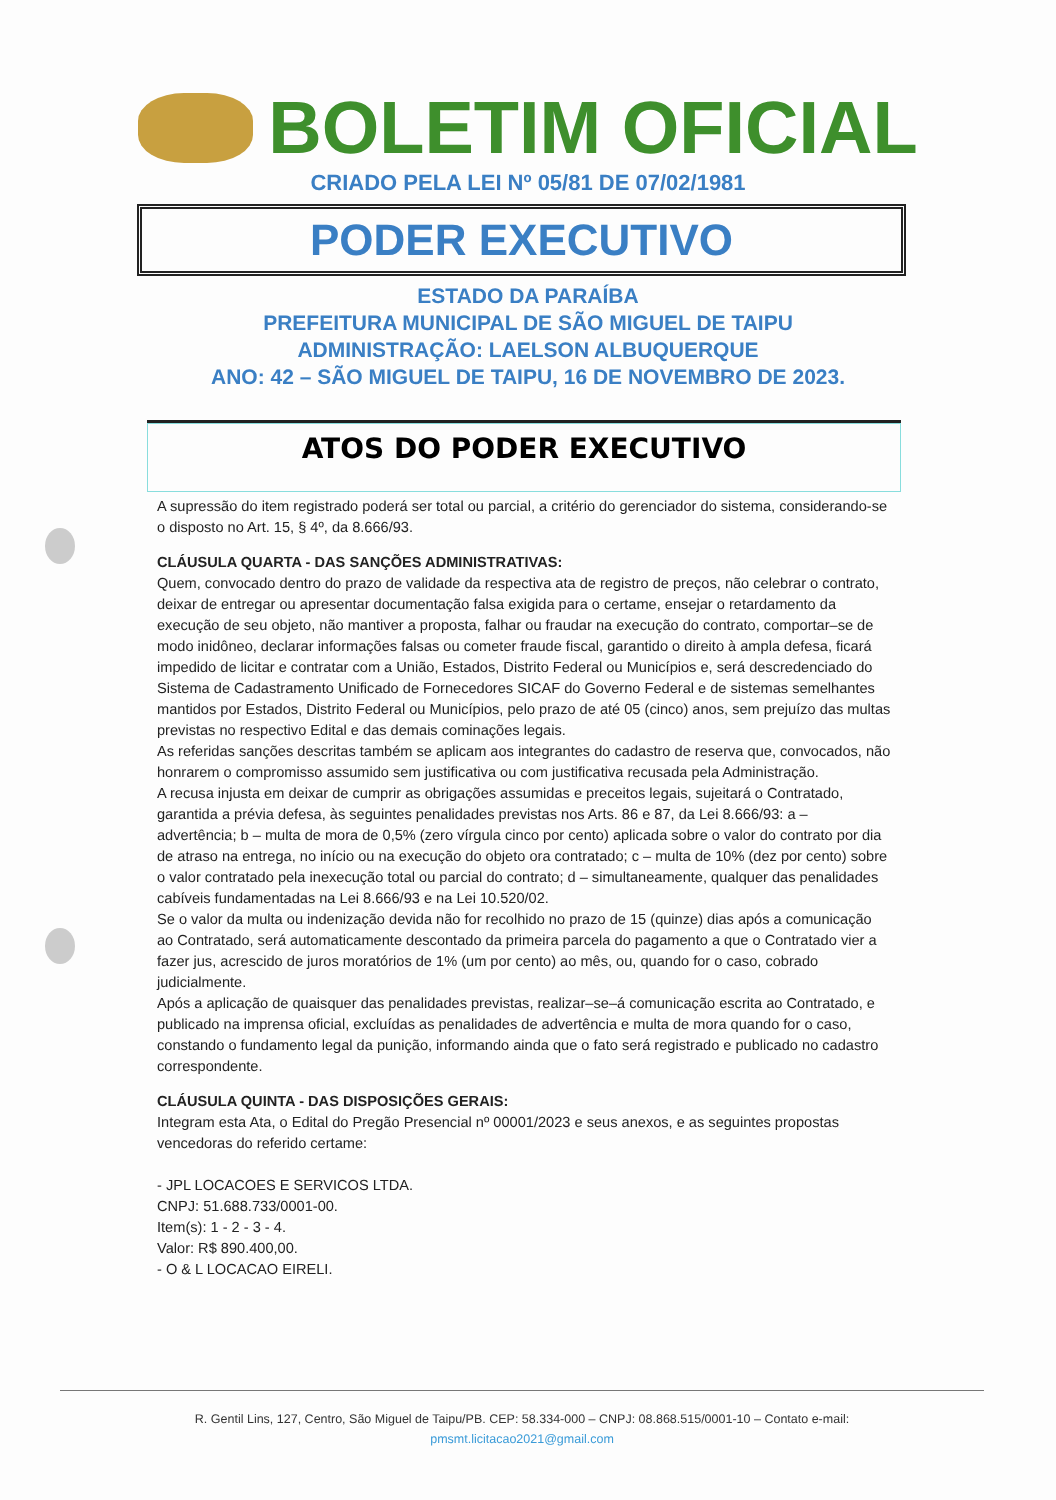BOLETIM OFICIAL
CRIADO PELA LEI Nº 05/81 DE 07/02/1981
PODER EXECUTIVO
ESTADO DA PARAÍBA
PREFEITURA MUNICIPAL DE SÃO MIGUEL DE TAIPU
ADMINISTRAÇÃO: LAELSON ALBUQUERQUE
ANO: 42 – SÃO MIGUEL DE TAIPU, 16 DE NOVEMBRO DE 2023.
ATOS DO PODER EXECUTIVO
A supressão do item registrado poderá ser total ou parcial, a critério do gerenciador do sistema, considerando-se o disposto no Art. 15, § 4º, da 8.666/93.
CLÁUSULA QUARTA - DAS SANÇÕES ADMINISTRATIVAS:
Quem, convocado dentro do prazo de validade da respectiva ata de registro de preços, não celebrar o contrato, deixar de entregar ou apresentar documentação falsa exigida para o certame, ensejar o retardamento da execução de seu objeto, não mantiver a proposta, falhar ou fraudar na execução do contrato, comportar–se de modo inidôneo, declarar informações falsas ou cometer fraude fiscal, garantido o direito à ampla defesa, ficará impedido de licitar e contratar com a União, Estados, Distrito Federal ou Municípios e, será descredenciado do Sistema de Cadastramento Unificado de Fornecedores SICAF do Governo Federal e de sistemas semelhantes mantidos por Estados, Distrito Federal ou Municípios, pelo prazo de até 05 (cinco) anos, sem prejuízo das multas previstas no respectivo Edital e das demais cominações legais.
As referidas sanções descritas também se aplicam aos integrantes do cadastro de reserva que, convocados, não honrarem o compromisso assumido sem justificativa ou com justificativa recusada pela Administração.
A recusa injusta em deixar de cumprir as obrigações assumidas e preceitos legais, sujeitará o Contratado, garantida a prévia defesa, às seguintes penalidades previstas nos Arts. 86 e 87, da Lei 8.666/93: a – advertência; b – multa de mora de 0,5% (zero vírgula cinco por cento) aplicada sobre o valor do contrato por dia de atraso na entrega, no início ou na execução do objeto ora contratado; c – multa de 10% (dez por cento) sobre o valor contratado pela inexecução total ou parcial do contrato; d – simultaneamente, qualquer das penalidades cabíveis fundamentadas na Lei 8.666/93 e na Lei 10.520/02.
Se o valor da multa ou indenização devida não for recolhido no prazo de 15 (quinze) dias após a comunicação ao Contratado, será automaticamente descontado da primeira parcela do pagamento a que o Contratado vier a fazer jus, acrescido de juros moratórios de 1% (um por cento) ao mês, ou, quando for o caso, cobrado judicialmente.
Após a aplicação de quaisquer das penalidades previstas, realizar–se–á comunicação escrita ao Contratado, e publicado na imprensa oficial, excluídas as penalidades de advertência e multa de mora quando for o caso, constando o fundamento legal da punição, informando ainda que o fato será registrado e publicado no cadastro correspondente.
CLÁUSULA QUINTA - DAS DISPOSIÇÕES GERAIS:
Integram esta Ata, o Edital do Pregão Presencial nº 00001/2023 e seus anexos, e as seguintes propostas vencedoras do referido certame:
- JPL LOCACOES E SERVICOS LTDA.
CNPJ: 51.688.733/0001-00.
Item(s): 1 - 2 - 3 - 4.
Valor: R$ 890.400,00.
- O & L LOCACAO EIRELI.
R. Gentil Lins, 127, Centro, São Miguel de Taipu/PB. CEP: 58.334-000 – CNPJ: 08.868.515/0001-10 – Contato e-mail:
pmsmt.licitacao2021@gmail.com